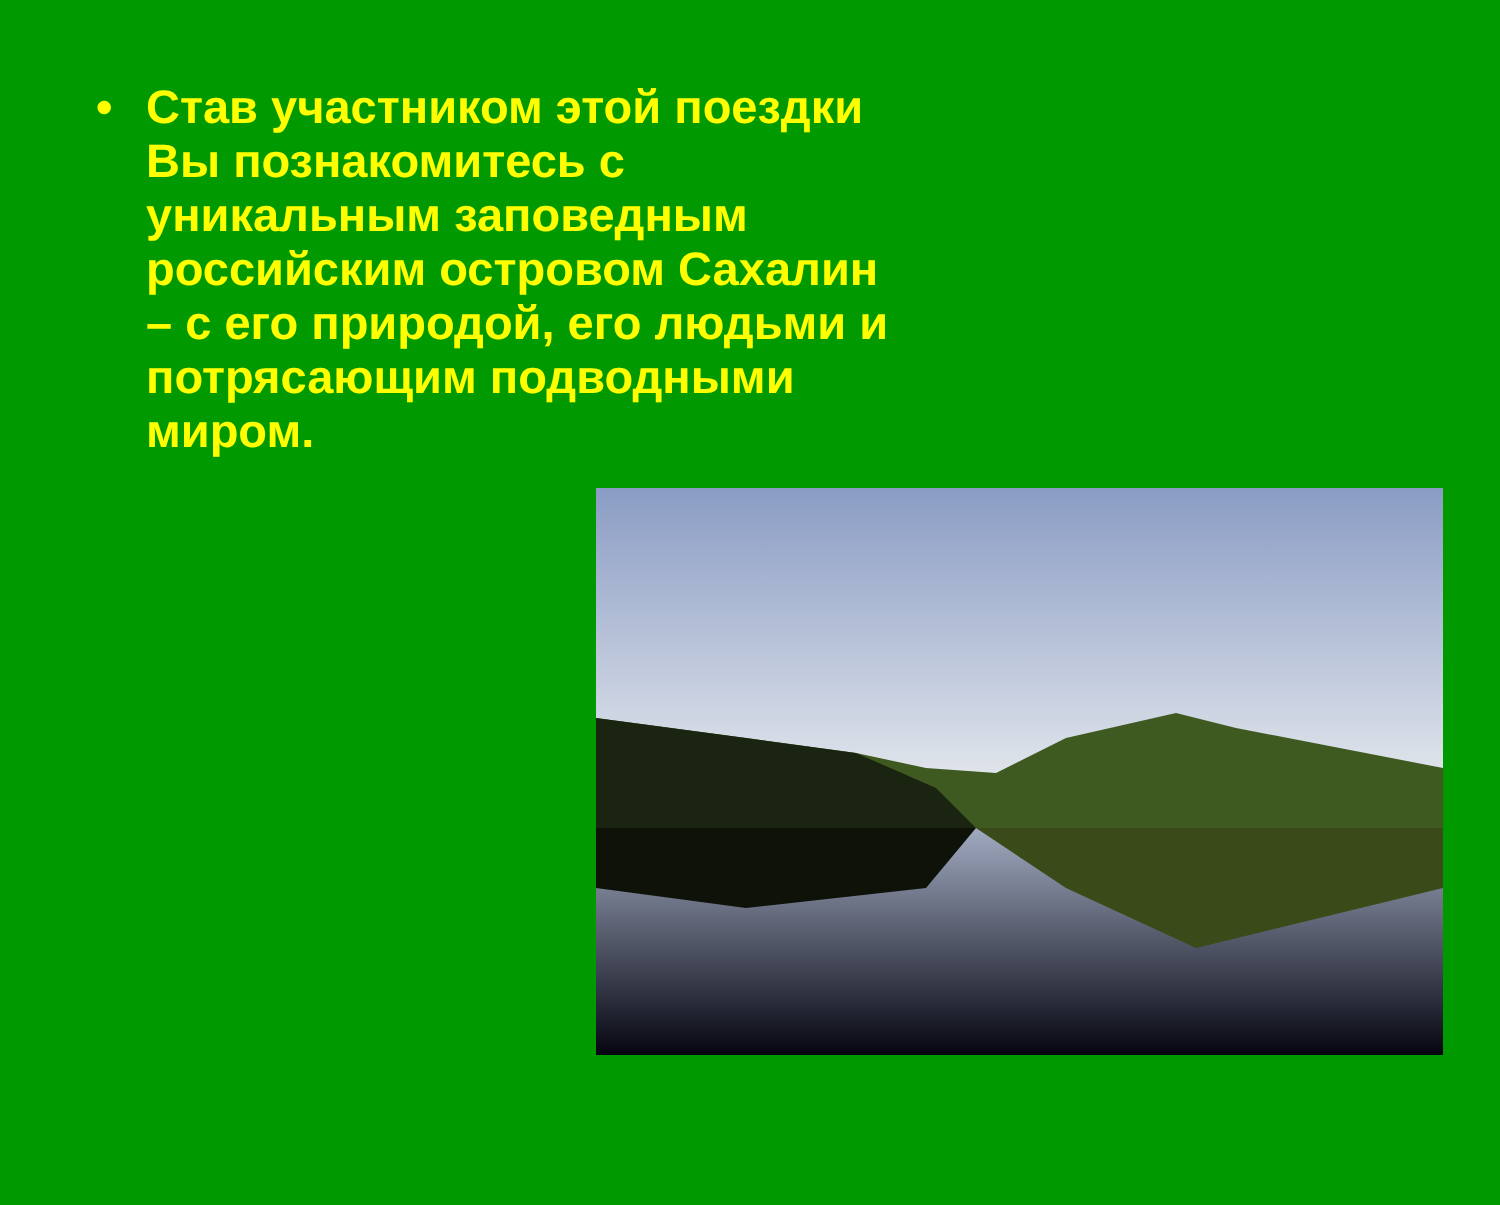• Став участником этой поездки Вы познакомитесь с уникальным заповедным российским островом Сахалин – с его природой, его людьми и потрясающим подводными миром.